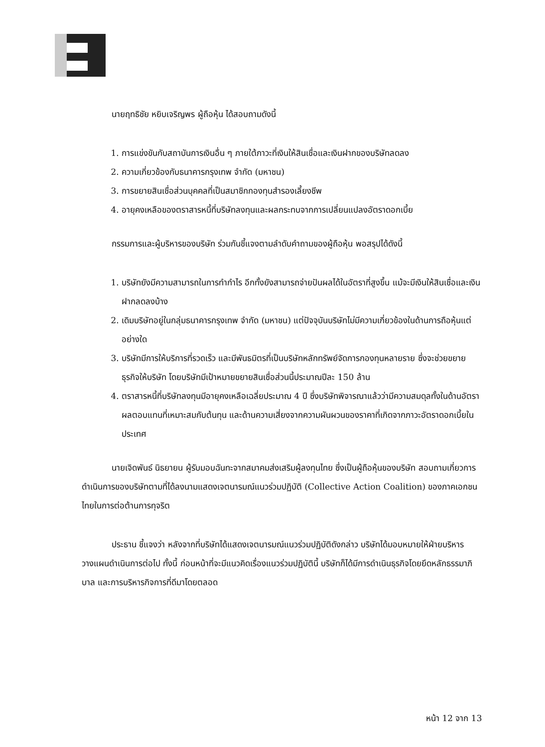นายฤทธิชัย หยิบเจริญพร ผู้ถือหุ้น ได้สอบถามดังนี้
1. การแข่งขันกับสถาบันการเงินอื่น ๆ ภายใต้ภาวะที่เงินให้สินเชื่อและเงินฝากของบริษัทลดลง
2. ความเกี่ยวข้องกับธนาคารกรุงเทพ จำกัด (มหาชน)
3. การขยายสินเชื่อส่วนบุคคลที่เป็นสมาชิกกองทุนสำรองเลี้ยงชีพ
4. อายุคงเหลือของตราสารหนี้ที่บริษัทลงทุนและผลกระทบจากการเปลี่ยนแปลงอัตราดอกเบี้ย
กรรมการและผู้บริหารของบริษัท ร่วมกันชี้แจงตามลำดับคำถามของผู้ถือหุ้น พอสรุปได้ดังนี้
1. บริษัทยังมีความสามารถในการทำกำไร อีกทั้งยังสามารถจ่ายปันผลได้ในอัตราที่สูงขึ้น แม้จะมีเงินให้สินเชื่อและเงินฝากลดลงบ้าง
2. เดิมบริษัทอยู่ในกลุ่มธนาคารกรุงเทพ จำกัด (มหาชน) แต่ปัจจุบันบริษัทไม่มีความเกี่ยวข้องในด้านการถือหุ้นแต่อย่างใด
3. บริษัทมีการให้บริการที่รวดเร็ว และมีพันธมิตรที่เป็นบริษัทหลักทรัพย์จัดการกองทุนหลายราย ซึ่งจะช่วยขยายธุรกิจให้บริษัท โดยบริษัทมีเป้าหมายขยายสินเชื่อส่วนนี้ประมาณปีละ 150 ล้าน
4. ตราสารหนี้ที่บริษัทลงทุนมีอายุคงเหลือเฉลี่ยประมาณ 4 ปี ซึ่งบริษัทพิจารณาแล้วว่ามีความสมดุลทั้งในด้านอัตราผลตอบแทนที่เหมาะสมกับต้นทุน และด้านความเสี่ยงจากความผันผวนของราคาที่เกิดจากภาวะอัตราดอกเบี้ยในประเทศ
นายเจิดพันธ์ นิธยายน ผู้รับมอบฉันทะจากสมาคมส่งเสริมผู้ลงทุนไทย ซึ่งเป็นผู้ถือหุ้นของบริษัท สอบถามเกี่ยวการดำเนินการของบริษัทตามที่ได้ลงนามแสดงเจตนารมณ์แนวร่วมปฏิบัติ (Collective Action Coalition) ของภาคเอกชนไทยในการต่อต้านการทุจริต
ประธาน ชี้แจงว่า หลังจากที่บริษัทได้แสดงเจตนารมณ์แนวร่วมปฏิบัติดังกล่าว บริษัทได้มอบหมายให้ฝ่ายบริหารวางแผนดำเนินการต่อไป ทั้งนี้ ก่อนหน้าที่จะมีแนวคิดเรื่องแนวร่วมปฏิบัตินี้ บริษัทก็ได้มีการดำเนินธุรกิจโดยยึดหลักธรรมาภิบาล และการบริหารกิจการที่ดีมาโดยตลอด
หน้า 12 จาก 13